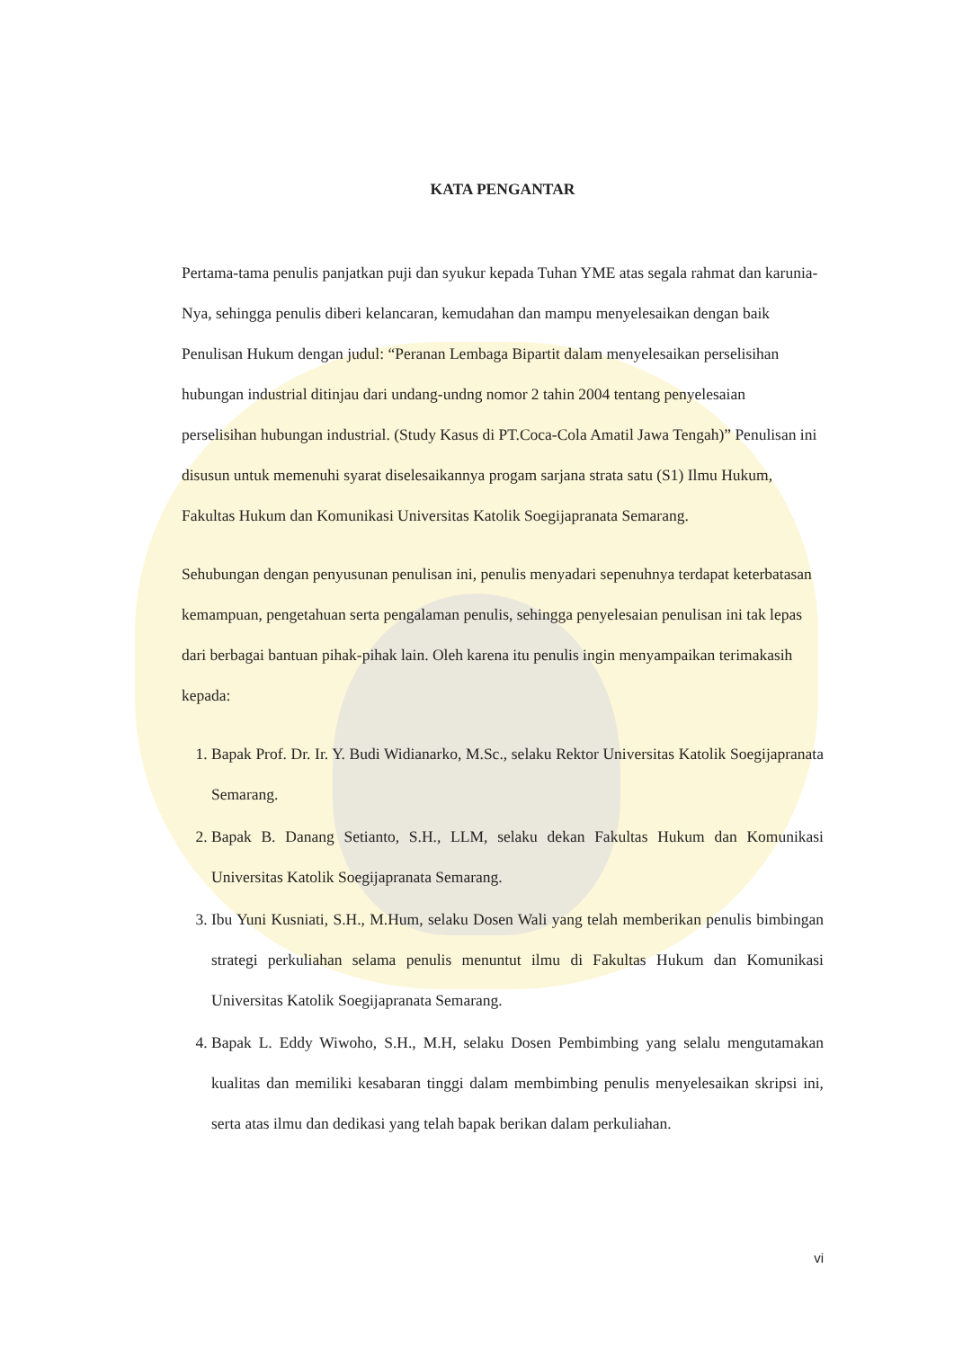KATA PENGANTAR
Pertama-tama penulis panjatkan puji dan syukur kepada Tuhan YME atas segala rahmat dan karunia-Nya, sehingga penulis diberi kelancaran, kemudahan dan mampu menyelesaikan dengan baik Penulisan Hukum dengan judul: “Peranan Lembaga Bipartit dalam menyelesaikan perselisihan hubungan industrial ditinjau dari undang-undng nomor 2 tahin 2004 tentang penyelesaian perselisihan hubungan industrial. (Study Kasus di PT.Coca-Cola Amatil Jawa Tengah)” Penulisan ini disusun untuk memenuhi syarat diselesaikannya progam sarjana strata satu (S1) Ilmu Hukum, Fakultas Hukum dan Komunikasi Universitas Katolik Soegijapranata Semarang.
Sehubungan dengan penyusunan penulisan ini, penulis menyadari sepenuhnya terdapat keterbatasan kemampuan, pengetahuan serta pengalaman penulis, sehingga penyelesaian penulisan ini tak lepas dari berbagai bantuan pihak-pihak lain. Oleh karena itu penulis ingin menyampaikan terimakasih kepada:
1. Bapak Prof. Dr. Ir. Y. Budi Widianarko, M.Sc., selaku Rektor Universitas Katolik Soegijapranata Semarang.
2. Bapak B. Danang Setianto, S.H., LLM, selaku dekan Fakultas Hukum dan Komunikasi Universitas Katolik Soegijapranata Semarang.
3. Ibu Yuni Kusniati, S.H., M.Hum, selaku Dosen Wali yang telah memberikan penulis bimbingan strategi perkuliahan selama penulis menuntut ilmu di Fakultas Hukum dan Komunikasi Universitas Katolik Soegijapranata Semarang.
4. Bapak L. Eddy Wiwoho, S.H., M.H, selaku Dosen Pembimbing yang selalu mengutamakan kualitas dan memiliki kesabaran tinggi dalam membimbing penulis menyelesaikan skripsi ini, serta atas ilmu dan dedikasi yang telah bapak berikan dalam perkuliahan.
vi